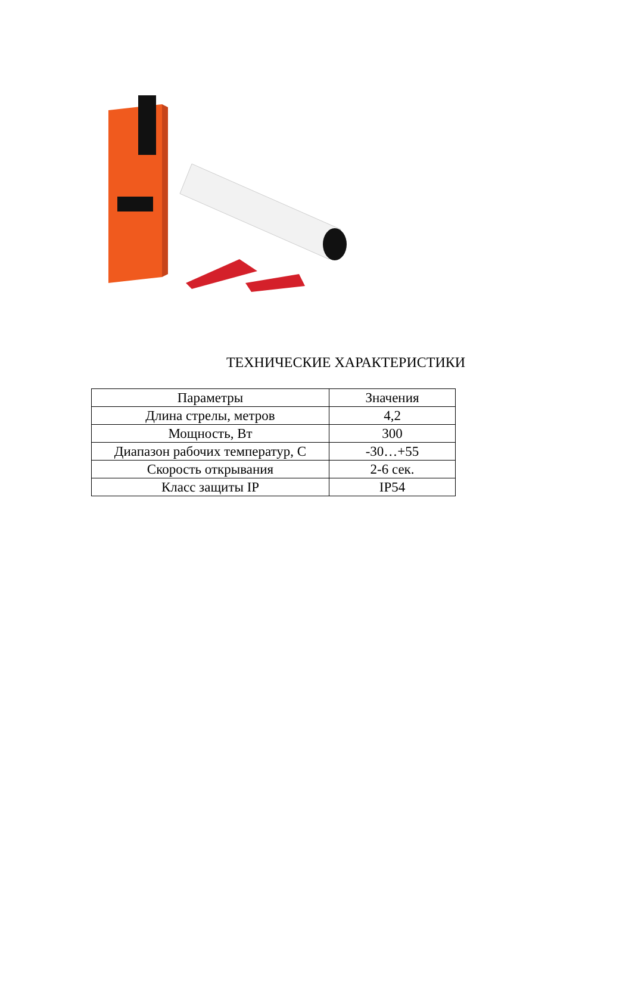ТЕХНИЧЕСКИЕ ХАРАКТЕРИСТИКИ
| Параметры | Значения |
| --- | --- |
| Длина стрелы, метров | 4,2 |
| Мощность, Вт | 300 |
| Диапазон рабочих температур, С | -30…+55 |
| Скорость открывания | 2-6 сек. |
| Класс защиты IP | IP54 |